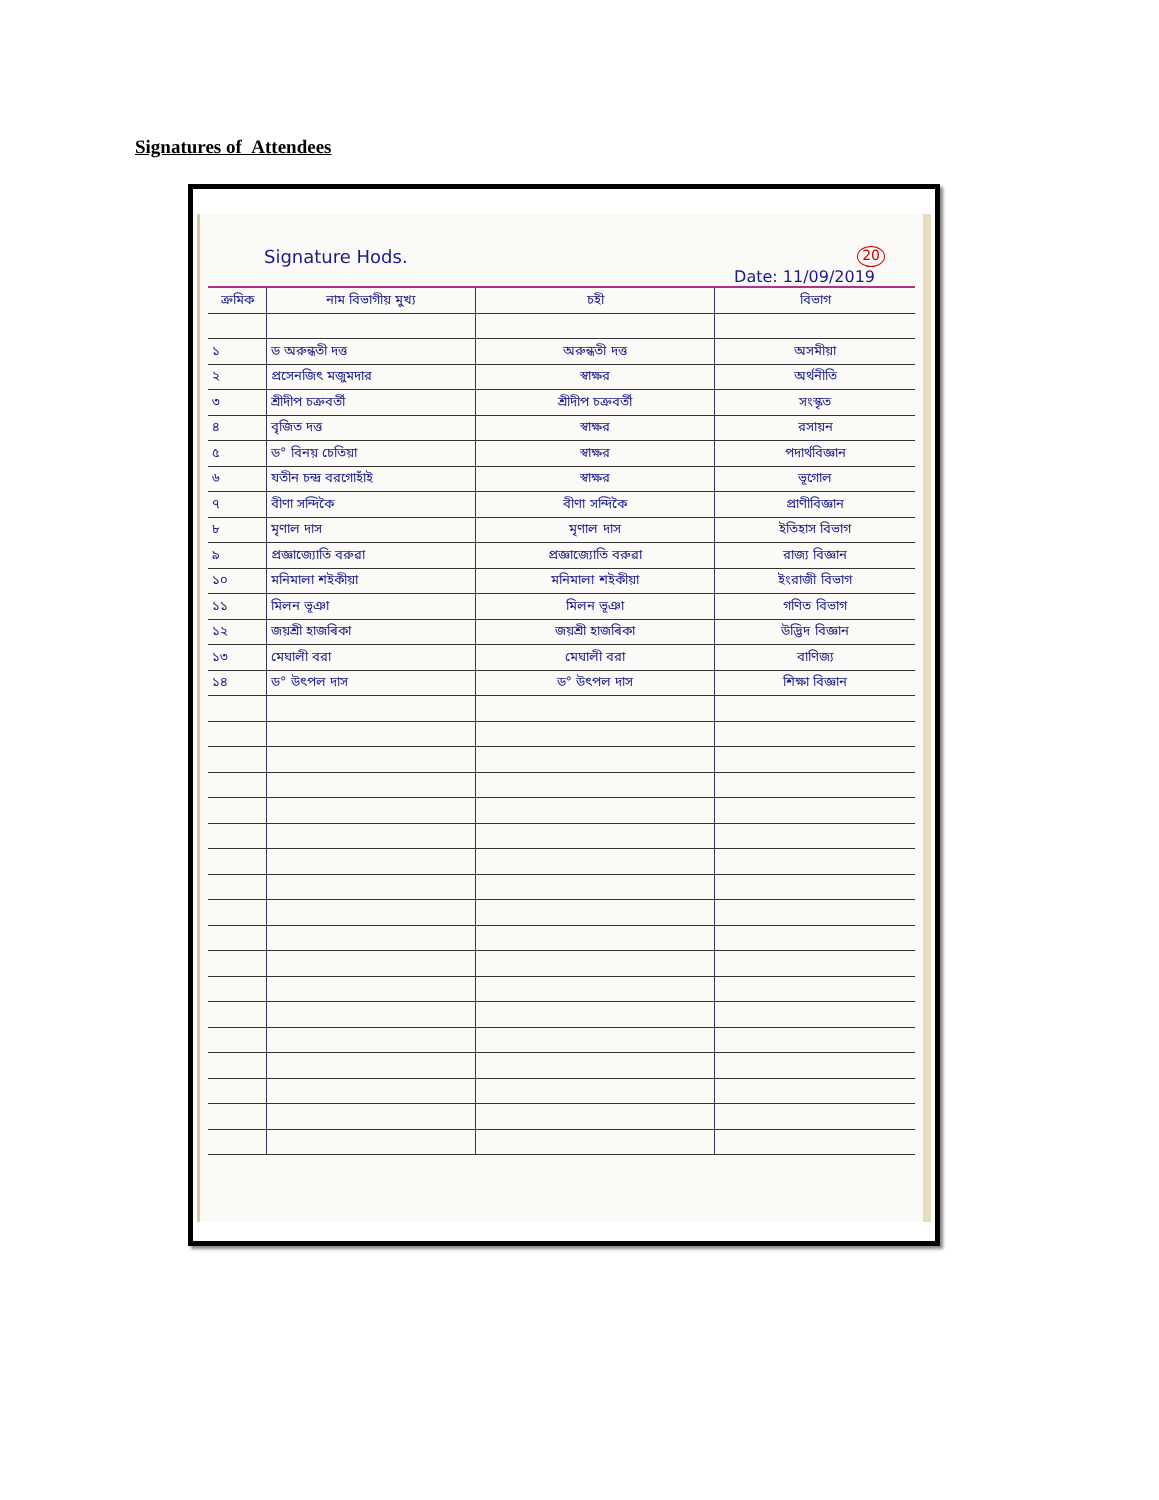Signatures of Attendees
Signature Hods. 20
Date: 11/09/2019
| ক্রমিক | নাম বিভাগীয় মুখ্য | চহী | বিভাগ |
| --- | --- | --- | --- |
| ১ | ড অরুন্ধতী দত্ত | অরুন্ধতী দত্ত | অসমীয়া |
| ২ | প্রসেনজিৎ মজুমদার | স্বাক্ষর | অর্থনীতি |
| ৩ | শ্রীদীপ চক্রবর্তী | শ্রীদীপ চক্রবর্তী | সংস্কৃত |
| ৪ | বৃজিত দত্ত | স্বাক্ষর | রসায়ন |
| ৫ | ড° বিনয় চেতিয়া | স্বাক্ষর | পদার্থবিজ্ঞান |
| ৬ | যতীন চন্দ্র বরগোহাঁই | স্বাক্ষর | ভূগোল |
| ৭ | বীণা সন্দিকৈ | বীণা সন্দিকৈ | প্রাণীবিজ্ঞান |
| ৮ | মৃণাল দাস | মৃণাল দাস | ইতিহাস বিভাগ |
| ৯ | প্রজ্ঞাজ্যোতি বরুৱা | প্রজ্ঞাজ্যোতি বরুৱা | রাজ্য বিজ্ঞান |
| ১০ | মনিমালা শইকীয়া | মনিমালা শইকীয়া | ইংরাজী বিভাগ |
| ১১ | মিলন ভূঞা | মিলন ভূঞা | গণিত বিভাগ |
| ১২ | জয়শ্রী হাজৰিকা | জয়শ্রী হাজৰিকা | উদ্ভিদ বিজ্ঞান |
| ১৩ | মেঘালী বরা | মেঘালী বরা | বাণিজ্য |
| ১৪ | ড° উৎপল দাস | ড° উৎপল দাস | শিক্ষা বিজ্ঞান |